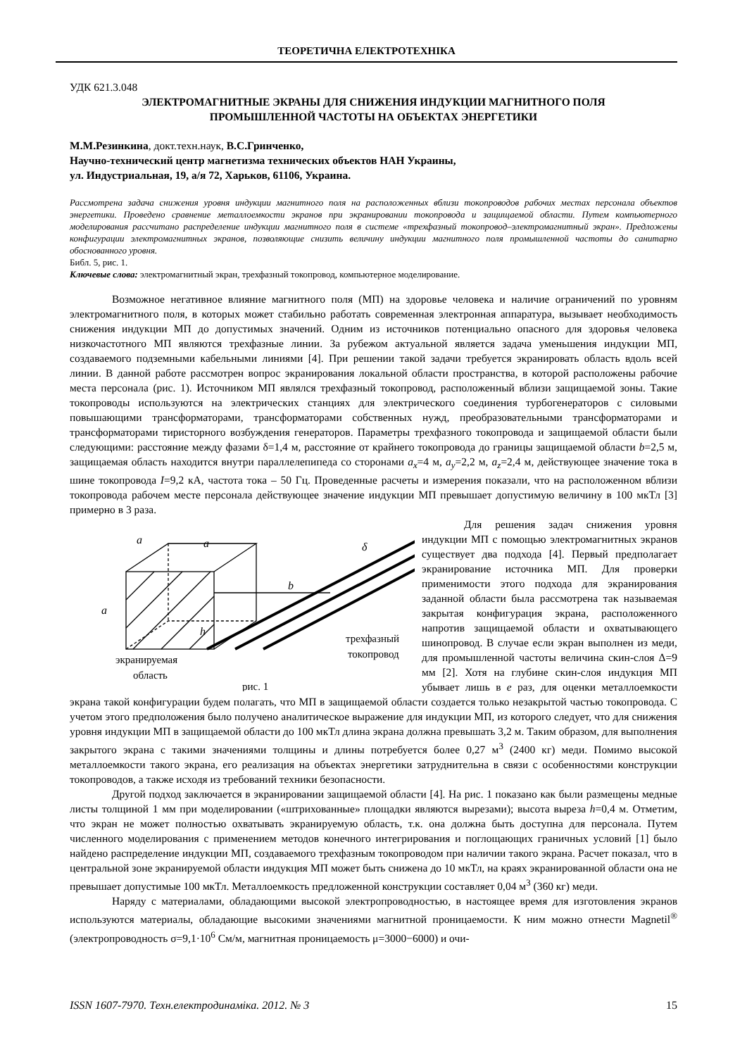ТЕОРЕТИЧНА ЕЛЕКТРОТЕХНІКА
УДК 621.3.048
ЭЛЕКТРОМАГНИТНЫЕ ЭКРАНЫ ДЛЯ СНИЖЕНИЯ ИНДУКЦИИ МАГНИТНОГО ПОЛЯ
ПРОМЫШЛЕННОЙ ЧАСТОТЫ НА ОБЪЕКТАХ ЭНЕРГЕТИКИ
М.М.Резинкина, докт.техн.наук, В.С.Гринченко,
Научно-технический центр магнетизма технических объектов НАН Украины,
ул. Индустриальная, 19, а/я 72, Харьков, 61106, Украина.
Рассмотрена задача снижения уровня индукции магнитного поля на расположенных вблизи токопроводов рабочих местах персонала объектов энергетики. Проведено сравнение металлоемкости экранов при экранировании токопровода и защищаемой области. Путем компьютерного моделирования рассчитано распределение индукции магнитного поля в системе «трехфазный токопровод–электромагнитный экран». Предложены конфигурации электромагнитных экранов, позволяющие снизить величину индукции магнитного поля промышленной частоты до санитарно обоснованного уровня.
Библ. 5, рис. 1.
Ключевые слова: электромагнитный экран, трехфазный токопровод, компьютерное моделирование.
Возможное негативное влияние магнитного поля (МП) на здоровье человека и наличие ограничений по уровням электромагнитного поля, в которых может стабильно работать современная электронная аппаратура, вызывает необходимость снижения индукции МП до допустимых значений. Одним из источников потенциально опасного для здоровья человека низкочастотного МП являются трехфазные линии. За рубежом актуальной является задача уменьшения индукции МП, создаваемого подземными кабельными линиями [4]. При решении такой задачи требуется экранировать область вдоль всей линии. В данной работе рассмотрен вопрос экранирования локальной области пространства, в которой расположены рабочие места персонала (рис. 1). Источником МП являлся трехфазный токопровод, расположенный вблизи защищаемой зоны. Такие токопроводы используются на электрических станциях для электрического соединения турбогенераторов с силовыми повышающими трансформаторами, трансформаторами собственных нужд, преобразовательными трансформаторами и трансформаторами тиристорного возбуждения генераторов. Параметры трехфазного токопровода и защищаемой области были следующими: расстояние между фазами δ=1,4 м, расстояние от крайнего токопровода до границы защищаемой области b=2,5 м, защищаемая область находится внутри параллелепипеда со сторонами a<sub>x</sub>=4 м, a<sub>y</sub>=2,2 м, a<sub>z</sub>=2,4 м, действующее значение тока в шине токопровода I=9,2 кА, частота тока – 50 Гц. Проведенные расчеты и измерения показали, что на расположенном вблизи токопровода рабочем месте персонала действующее значение индукции МП превышает допустимую величину в 100 мкТл [3] примерно в 3 раза.
a
a
a
b
δ
h
экранируемая
область
трехфазный
токопровод
рис. 1
Для решения задач снижения уровня индукции МП с помощью электромагнитных экранов существует два подхода [4]. Первый предполагает экранирование источника МП. Для проверки применимости этого подхода для экранирования заданной области была рассмотрена так называемая закрытая конфигурация экрана, расположенного напротив защищаемой области и охватывающего шинопровод. В случае если экран выполнен из меди, для промышленной частоты величина скин-слоя Δ=9 мм [2]. Хотя на глубине скин-слоя индукция МП убывает лишь в e раз, для оценки металлоемкости экрана такой конфигурации будем полагать, что МП в защищаемой области создается только незакрытой частью токопровода. С учетом этого предположения было получено аналитическое выражение для индукции МП, из которого следует, что для снижения уровня индукции МП в защищаемой области до 100 мкТл длина экрана должна превышать 3,2 м. Таким образом, для выполнения закрытого экрана с такими значениями толщины и длины потребуется более 0,27 м<sup>3</sup> (2400 кг) меди. Помимо высокой металлоемкости такого экрана, его реализация на объектах энергетики затруднительна в связи с особенностями конструкции токопроводов, а также исходя из требований техники безопасности.
Другой подход заключается в экранировании защищаемой области [4]. На рис. 1 показано как были размещены медные листы толщиной 1 мм при моделировании («штрихованные» площадки являются вырезами); высота выреза h=0,4 м. Отметим, что экран не может полностью охватывать экранируемую область, т.к. она должна быть доступна для персонала. Путем численного моделирования с применением методов конечного интегрирования и поглощающих граничных условий [1] было найдено распределение индукции МП, создаваемого трехфазным токопроводом при наличии такого экрана. Расчет показал, что в центральной зоне экранируемой области индукция МП может быть снижена до 10 мкТл, на краях экранированной области она не превышает допустимые 100 мкТл. Металлоемкость предложенной конструкции составляет 0,04 м<sup>3</sup> (360 кг) меди.
Наряду с материалами, обладающими высокой электропроводностью, в настоящее время для изготовления экранов используются материалы, обладающие высокими значениями магнитной проницаемости. К ним можно отнести Magnetil<sup>®</sup> (электропроводность σ=9,1·10<sup>6</sup> См/м, магнитная проницаемость μ=3000−6000) и очи-
ISSN 1607-7970. Техн.електродинаміка. 2012. № 3 15